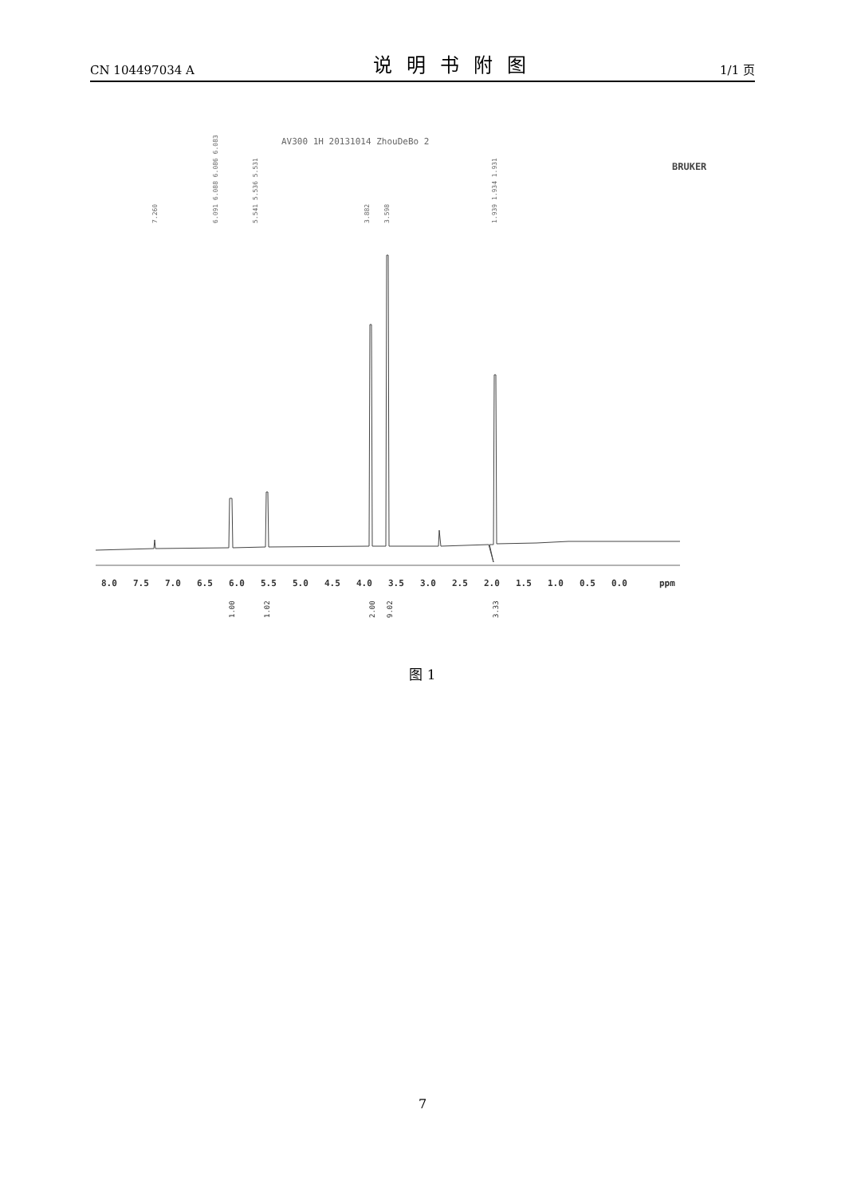CN 104497034 A 说明书附图 1/1 页
AV300 1H 20131014 ZhouDeBo 2
BRUKER
7.260
6.091 6.088 6.086 6.083
5.541 5.536 5.531
3.882
3.598
1.939 1.934 1.931
8.0
7.5
7.0
6.5
6.0
5.5
5.0
4.5
4.0
3.5
3.0
2.5
2.0
1.5
1.0
0.5
0.0
ppm
1.00
1.02
2.00
9.02
3.33
图 1
7